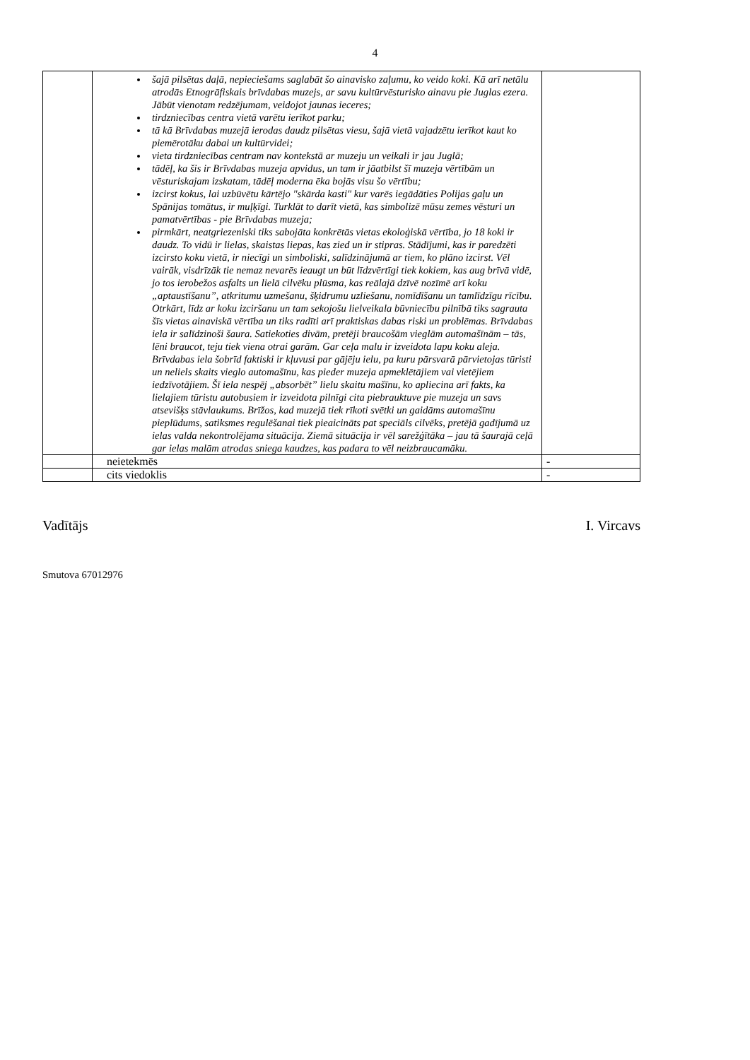4
| | šajā pilsētas daļā, nepieciešams saglabāt šo ainavisko zaļumu, ko veido koki. Kā arī netālu atrodās Etnogrāfiskais brīvdabas muzejs, ar savu kultūrvēsturisko ainavu pie Juglas ezera. Jābūt vienotam redzējumam, veidojot jaunas ieceres; tirdzniecības centra vietā varētu ierīkot parku; tā kā Brīvdabas muzejā ierodas daudz pilsētas viesu, šajā vietā vajadzētu ierīkot kaut ko piemērotāku dabai un kultūrvidei; vieta tirdzniecības centram nav kontekstā ar muzeju un veikali ir jau Juglā; tādēļ, ka šis ir Brīvdabas muzeja apvidus, un tam ir jāatbilst šī muzeja vērtībām un vēsturiskajam izskatam, tādēļ moderna ēka bojās visu šo vērtību; izcirst kokus, lai uzbūvētu kārtējo "skārda kasti" kur varēs iegādāties Polijas gaļu un Spānijas tomātus, ir muļķīgi. Turklāt to darīt vietā, kas simbolizē mūsu zemes vēsturi un pamatvērtības - pie Brīvdabas muzeja; pirmkārt, neatgriezeniski tiks sabojāta konkrētās vietas ekoloģiskā vērtība, jo 18 koki ir daudz. To vidū ir lielas, skaistas liepas, kas zied un ir stipras. Stādījumi, kas ir paredzēti izcirsto koku vietā, ir niecīgi un simboliski, salīdzinājumā ar tiem, ko plāno izcirst. Vēl vairāk, visdrīzāk tie nemaz nevarēs ieaugt un būt līdzvērtīgi tiek kokiem, kas aug brīvā vidē, jo tos ierobežos asfalts un lielā cilvēku plūsma, kas reālajā dzīvē nozīmē arī koku „aptaustīšanu”, atkritumu uzmešanu, šķidrumu uzliešanu, nomīdīšanu un tamlīdzīgu rīcību. Otrkārt, līdz ar koku izciršanu un tam sekojošu lielveikala būvniecību pilnībā tiks sagrauta šīs vietas ainaviskā vērtība un tiks radīti arī praktiskas dabas riski un problēmas. Brīvdabas iela ir salīdzinoši šaura. Satiekoties divām, pretēji braucošām vieglām automašīnām – tās, lēni braucot, teju tiek viena otrai garām. Gar ceļa malu ir izveidota lapu koku aleja. Brīvdabas iela šobrīd faktiski ir kļuvusi par gājēju ielu, pa kuru pārsvarā pārvietojas tūristi un neliels skaits vieglo automašīnu, kas pieder muzeja apmeklētājiem vai vietējiem iedzīvotājiem. Šī iela nespēj „absorbēt” lielu skaitu mašīnu, ko apliecina arī fakts, ka lielajiem tūristu autobusiem ir izveidota pilnīgi cita piebrauktuve pie muzeja un savs atsevišķs stāvlaukums. Brīžos, kad muzejā tiek rīkoti svētki un gaidāms automašīnu pieplūdums, satiksmes regulēšanai tiek pieaicināts pat speciāls cilvēks, pretējā gadījumā uz ielas valda nekontrolējama situācija. Ziemā situācija ir vēl sarežģītāka – jau tā šaurajā ceļā gar ielas malām atrodas sniega kaudzes, kas padara to vēl neizbraucamāku. | |
| | neietekmēs | - |
| | cits viedoklis | - |
Vadītājs I. Vircavs
Smutova 67012976